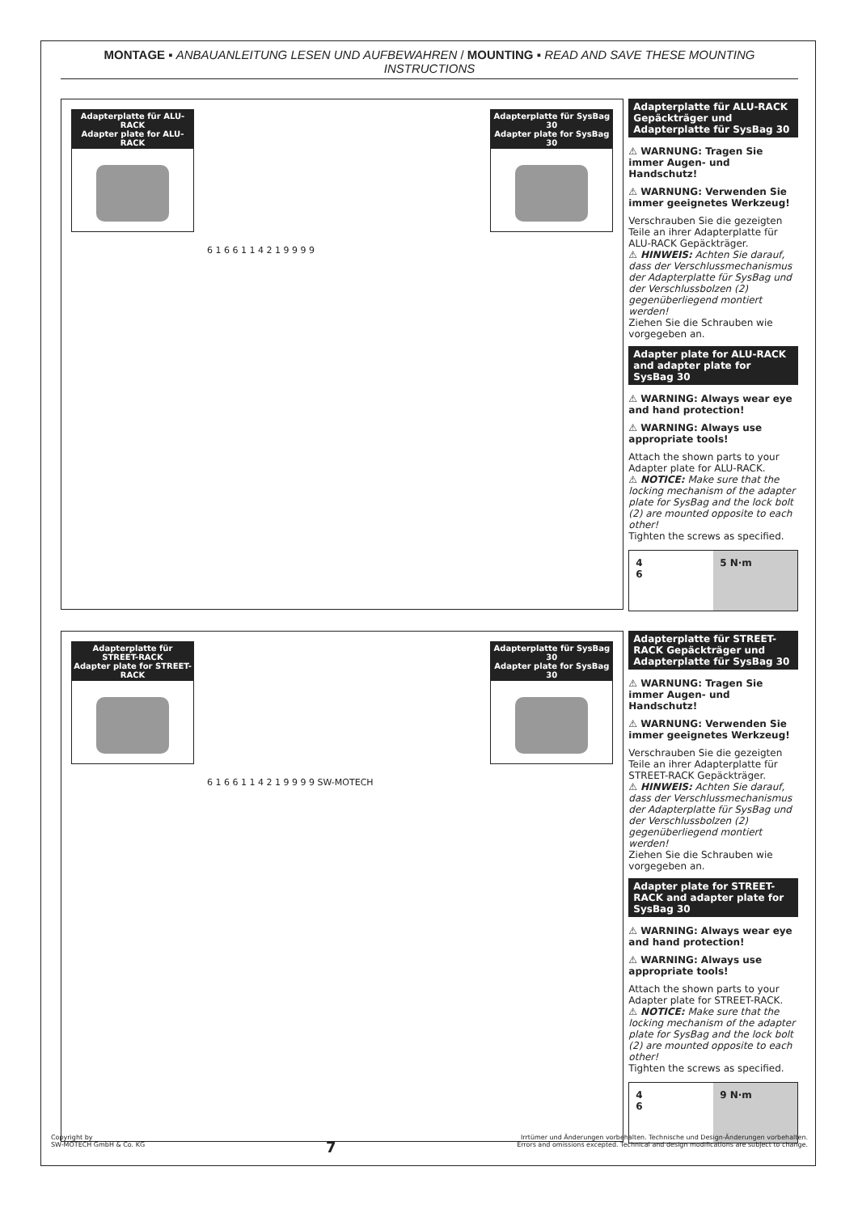MONTAGE ▪ ANBAUANLEITUNG LESEN UND AUFBEWAHREN / MOUNTING ▪ READ AND SAVE THESE MOUNTING INSTRUCTIONS
Adapterplatte für ALU-RACK
Adapter plate for ALU-RACK
Adapterplatte für SysBag 30
Adapter plate for SysBag 30
6 1 6 6 1 1 4 2 1 9 9 9 9
Adapterplatte für ALU-RACK Gepäckträger und Adapterplatte für SysBag 30
⚠ WARNUNG: Tragen Sie immer Augen- und Handschutz!
⚠ WARNUNG: Verwenden Sie immer geeignetes Werkzeug!
Verschrauben Sie die gezeigten Teile an ihrer Adapterplatte für ALU-RACK Gepäckträger.
⚠ HINWEIS: Achten Sie darauf, dass der Verschlussmechanismus der Adapterplatte für SysBag und der Verschlussbolzen (2) gegenüberliegend montiert werden!
Ziehen Sie die Schrauben wie vorgegeben an.
Adapter plate for ALU-RACK and adapter plate for SysBag 30
⚠ WARNING: Always wear eye and hand protection!
⚠ WARNING: Always use appropriate tools!
Attach the shown parts to your Adapter plate for ALU-RACK.
⚠ NOTICE: Make sure that the locking mechanism of the adapter plate for SysBag and the lock bolt (2) are mounted opposite to each other!
Tighten the screws as specified.
4
6
5 N·m
Adapterplatte für STREET-RACK
Adapter plate for STREET-RACK
Adapterplatte für SysBag 30
Adapter plate for SysBag 30
6 1 6 6 1 1 4 2 1 9 9 9 9 SW-MOTECH
Adapterplatte für STREET-RACK Gepäckträger und Adapterplatte für SysBag 30
⚠ WARNUNG: Tragen Sie immer Augen- und Handschutz!
⚠ WARNUNG: Verwenden Sie immer geeignetes Werkzeug!
Verschrauben Sie die gezeigten Teile an ihrer Adapterplatte für STREET-RACK Gepäckträger.
⚠ HINWEIS: Achten Sie darauf, dass der Verschlussmechanismus der Adapterplatte für SysBag und der Verschlussbolzen (2) gegenüberliegend montiert werden!
Ziehen Sie die Schrauben wie vorgegeben an.
Adapter plate for STREET-RACK and adapter plate for SysBag 30
⚠ WARNING: Always wear eye and hand protection!
⚠ WARNING: Always use appropriate tools!
Attach the shown parts to your Adapter plate for STREET-RACK.
⚠ NOTICE: Make sure that the locking mechanism of the adapter plate for SysBag and the lock bolt (2) are mounted opposite to each other!
Tighten the screws as specified.
4
6
9 N·m
Copyright by
SW-MOTECH GmbH & Co. KG
7
Irrtümer und Änderungen vorbehalten. Technische und Design-Änderungen vorbehalten.
Errors and omissions excepted. Technical and design modifications are subject to change.